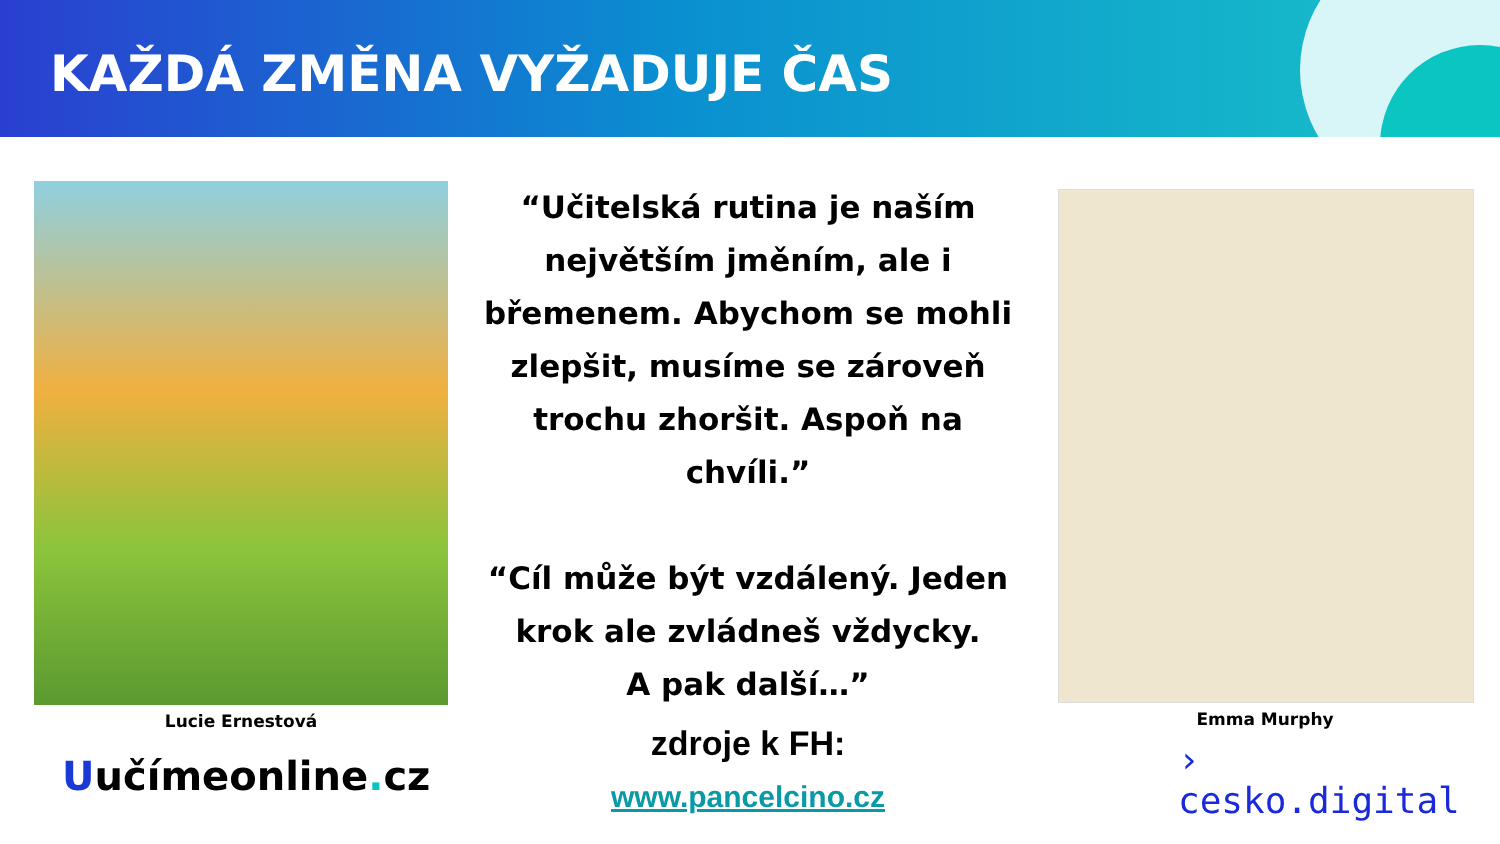KAŽDÁ ZMĚNA VYŽADUJE ČAS
Lucie Ernestová
Uučímeonline. cz
“Učitelská rutina je naším největším jměním, ale i břemenem. Abychom se mohli zlepšit, musíme se zároveň trochu zhoršit. Aspoň na chvíli.”
“Cíl může být vzdálený. Jeden krok ale zvládneš vždycky.
A pak další…”
zdroje k FH:
www.pancelcino.cz
Emma Murphy
› cesko.digital